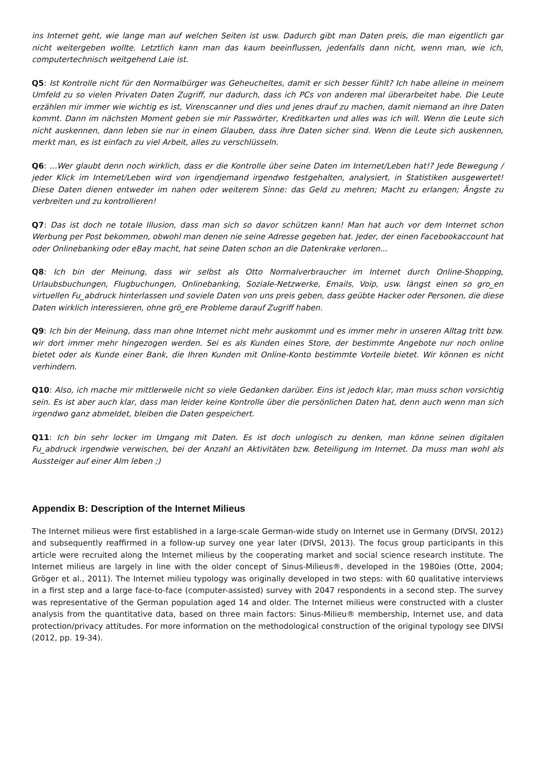ins Internet geht, wie lange man auf welchen Seiten ist usw. Dadurch gibt man Daten preis, die man eigentlich gar nicht weitergeben wollte. Letztlich kann man das kaum beeinflussen, jedenfalls dann nicht, wenn man, wie ich, computertechnisch weitgehend Laie ist.
Q5: Ist Kontrolle nicht für den Normalbürger was Geheucheltes, damit er sich besser fühlt? Ich habe alleine in meinem Umfeld zu so vielen Privaten Daten Zugriff, nur dadurch, dass ich PCs von anderen mal überarbeitet habe. Die Leute erzählen mir immer wie wichtig es ist, Virenscanner und dies und jenes drauf zu machen, damit niemand an ihre Daten kommt. Dann im nächsten Moment geben sie mir Passwörter, Kreditkarten und alles was ich will. Wenn die Leute sich nicht auskennen, dann leben sie nur in einem Glauben, dass ihre Daten sicher sind. Wenn die Leute sich auskennen, merkt man, es ist einfach zu viel Arbeit, alles zu verschlüsseln.
Q6: ...Wer glaubt denn noch wirklich, dass er die Kontrolle über seine Daten im Internet/Leben hat!? Jede Bewegung / jeder Klick im Internet/Leben wird von irgendjemand irgendwo festgehalten, analysiert, in Statistiken ausgewertet! Diese Daten dienen entweder im nahen oder weiterem Sinne: das Geld zu mehren; Macht zu erlangen; Ängste zu verbreiten und zu kontrollieren!
Q7: Das ist doch ne totale Illusion, dass man sich so davor schützen kann! Man hat auch vor dem Internet schon Werbung per Post bekommen, obwohl man denen nie seine Adresse gegeben hat. Jeder, der einen Facebookaccount hat oder Onlinebanking oder eBay macht, hat seine Daten schon an die Datenkrake verloren...
Q8: Ich bin der Meinung, dass wir selbst als Otto Normalverbraucher im Internet durch Online-Shopping, Urlaubsbuchungen, Flugbuchungen, Onlinebanking, Soziale-Netzwerke, Emails, Voip, usw. längst einen so gro_en virtuellen Fu_abdruck hinterlassen und soviele Daten von uns preis geben, dass geübte Hacker oder Personen, die diese Daten wirklich interessieren, ohne grö_ere Probleme darauf Zugriff haben.
Q9: Ich bin der Meinung, dass man ohne Internet nicht mehr auskommt und es immer mehr in unseren Alltag tritt bzw. wir dort immer mehr hingezogen werden. Sei es als Kunden eines Store, der bestimmte Angebote nur noch online bietet oder als Kunde einer Bank, die Ihren Kunden mit Online-Konto bestimmte Vorteile bietet. Wir können es nicht verhindern.
Q10: Also, ich mache mir mittlerweile nicht so viele Gedanken darüber. Eins ist jedoch klar, man muss schon vorsichtig sein. Es ist aber auch klar, dass man leider keine Kontrolle über die persönlichen Daten hat, denn auch wenn man sich irgendwo ganz abmeldet, bleiben die Daten gespeichert.
Q11: Ich bin sehr locker im Umgang mit Daten. Es ist doch unlogisch zu denken, man könne seinen digitalen Fu_abdruck irgendwie verwischen, bei der Anzahl an Aktivitäten bzw. Beteiligung im Internet. Da muss man wohl als Aussteiger auf einer Alm leben ;)
Appendix B: Description of the Internet Milieus
The Internet milieus were first established in a large-scale German-wide study on Internet use in Germany (DIVSI, 2012) and subsequently reaffirmed in a follow-up survey one year later (DIVSI, 2013). The focus group participants in this article were recruited along the Internet milieus by the cooperating market and social science research institute. The Internet milieus are largely in line with the older concept of Sinus-Milieus®, developed in the 1980ies (Otte, 2004; Gröger et al., 2011). The Internet milieu typology was originally developed in two steps: with 60 qualitative interviews in a first step and a large face-to-face (computer-assisted) survey with 2047 respondents in a second step. The survey was representative of the German population aged 14 and older. The Internet milieus were constructed with a cluster analysis from the quantitative data, based on three main factors: Sinus-Milieu® membership, Internet use, and data protection/privacy attitudes. For more information on the methodological construction of the original typology see DIVSI (2012, pp. 19-34).